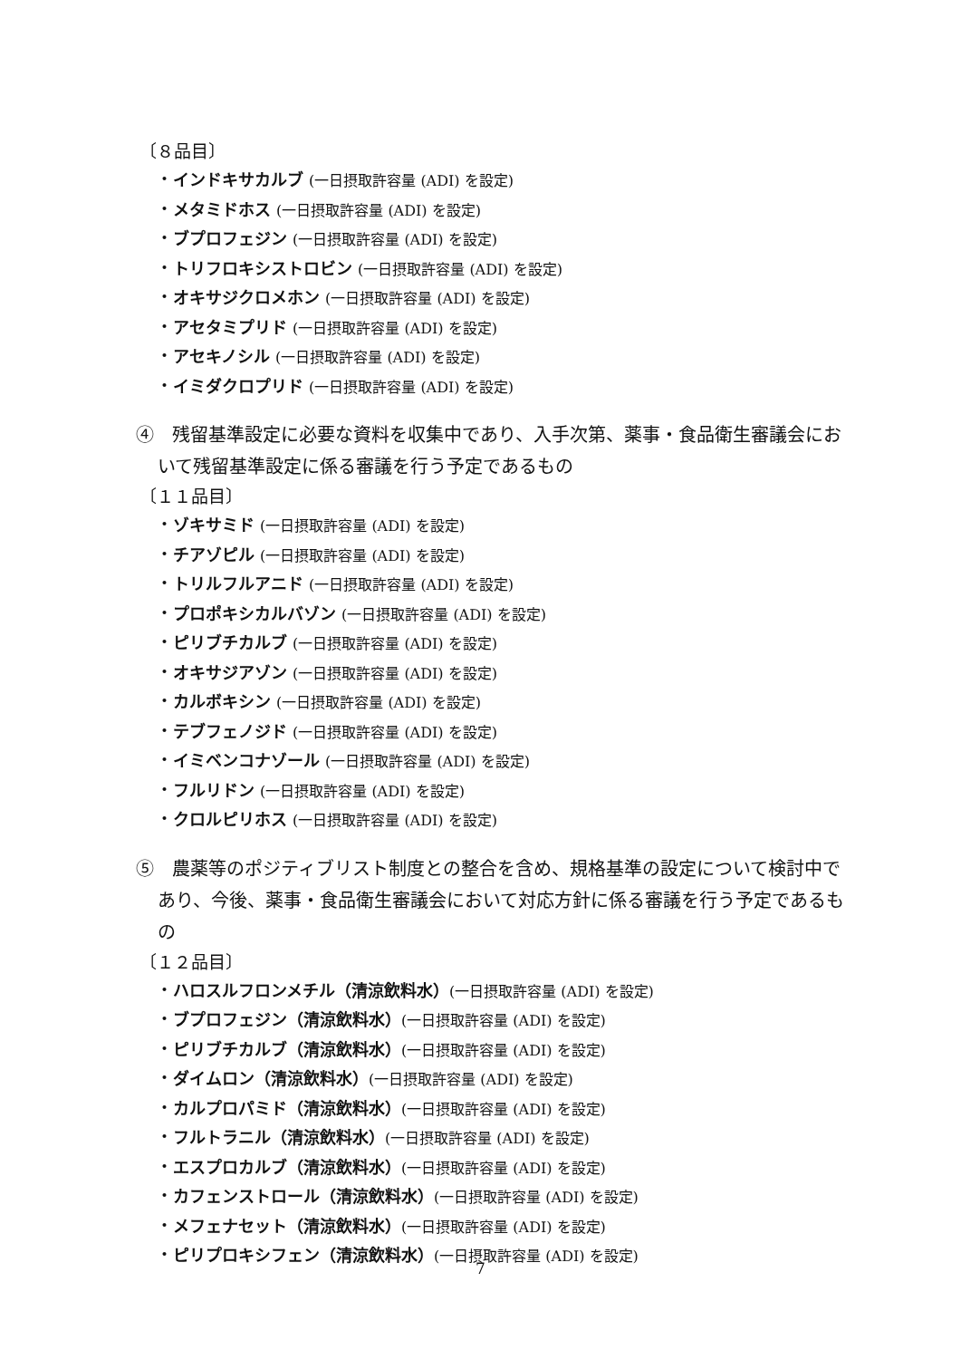〔８品目〕
・インドキサカルブ (一日摂取許容量 (ADI) を設定)
・メタミドホス (一日摂取許容量 (ADI) を設定)
・ブプロフェジン (一日摂取許容量 (ADI) を設定)
・トリフロキシストロビン (一日摂取許容量 (ADI) を設定)
・オキサジクロメホン (一日摂取許容量 (ADI) を設定)
・アセタミプリド (一日摂取許容量 (ADI) を設定)
・アセキノシル (一日摂取許容量 (ADI) を設定)
・イミダクロプリド (一日摂取許容量 (ADI) を設定)
④　残留基準設定に必要な資料を収集中であり、入手次第、薬事・食品衛生審議会において残留基準設定に係る審議を行う予定であるもの
〔１１品目〕
・ゾキサミド (一日摂取許容量 (ADI) を設定)
・チアゾピル (一日摂取許容量 (ADI) を設定)
・トリルフルアニド (一日摂取許容量 (ADI) を設定)
・プロポキシカルバゾン (一日摂取許容量 (ADI) を設定)
・ピリブチカルブ (一日摂取許容量 (ADI) を設定)
・オキサジアゾン (一日摂取許容量 (ADI) を設定)
・カルボキシン (一日摂取許容量 (ADI) を設定)
・テブフェノジド (一日摂取許容量 (ADI) を設定)
・イミベンコナゾール (一日摂取許容量 (ADI) を設定)
・フルリドン (一日摂取許容量 (ADI) を設定)
・クロルピリホス (一日摂取許容量 (ADI) を設定)
⑤　農薬等のポジティブリスト制度との整合を含め、規格基準の設定について検討中であり、今後、薬事・食品衛生審議会において対応方針に係る審議を行う予定であるもの
〔１２品目〕
・ハロスルフロンメチル（清涼飲料水）(一日摂取許容量 (ADI) を設定)
・ブプロフェジン（清涼飲料水）(一日摂取許容量 (ADI) を設定)
・ピリブチカルブ（清涼飲料水）(一日摂取許容量 (ADI) を設定)
・ダイムロン（清涼飲料水）(一日摂取許容量 (ADI) を設定)
・カルプロパミド（清涼飲料水）(一日摂取許容量 (ADI) を設定)
・フルトラニル（清涼飲料水）(一日摂取許容量 (ADI) を設定)
・エスプロカルブ（清涼飲料水）(一日摂取許容量 (ADI) を設定)
・カフェンストロール（清涼飲料水）(一日摂取許容量 (ADI) を設定)
・メフェナセット（清涼飲料水）(一日摂取許容量 (ADI) を設定)
・ピリプロキシフェン（清涼飲料水）(一日摂取許容量 (ADI) を設定)
7